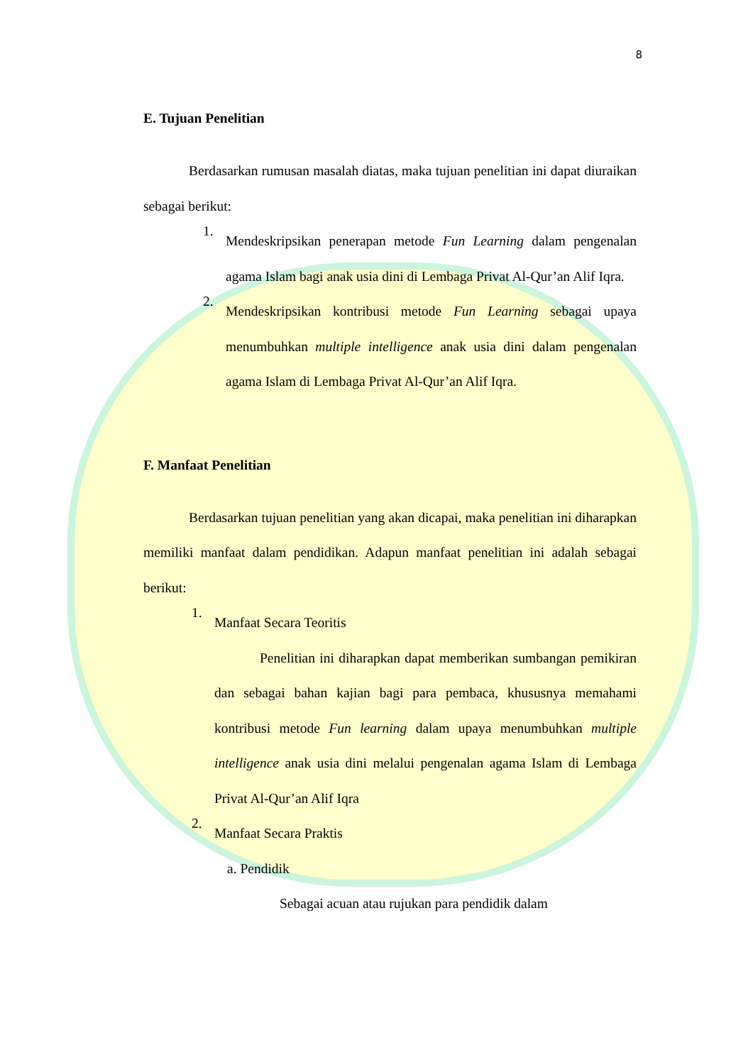8
E. Tujuan Penelitian
Berdasarkan rumusan masalah diatas, maka tujuan penelitian ini dapat diuraikan sebagai berikut:
1.
Mendeskripsikan penerapan metode Fun Learning dalam pengenalan agama Islam bagi anak usia dini di Lembaga Privat Al-Qur’an Alif Iqra.
2.
Mendeskripsikan kontribusi metode Fun Learning sebagai upaya menumbuhkan multiple intelligence anak usia dini dalam pengenalan agama Islam di Lembaga Privat Al-Qur’an Alif Iqra.
F. Manfaat Penelitian
Berdasarkan tujuan penelitian yang akan dicapai, maka penelitian ini diharapkan memiliki manfaat dalam pendidikan. Adapun manfaat penelitian ini adalah sebagai berikut:
1.
Manfaat Secara Teoritis
Penelitian ini diharapkan dapat memberikan sumbangan pemikiran dan sebagai bahan kajian bagi para pembaca, khususnya memahami kontribusi metode Fun learning dalam upaya menumbuhkan multiple intelligence anak usia dini melalui pengenalan agama Islam di Lembaga Privat Al-Qur’an Alif Iqra
2.
Manfaat Secara Praktis
a. Pendidik
Sebagai acuan atau rujukan para pendidik dalam